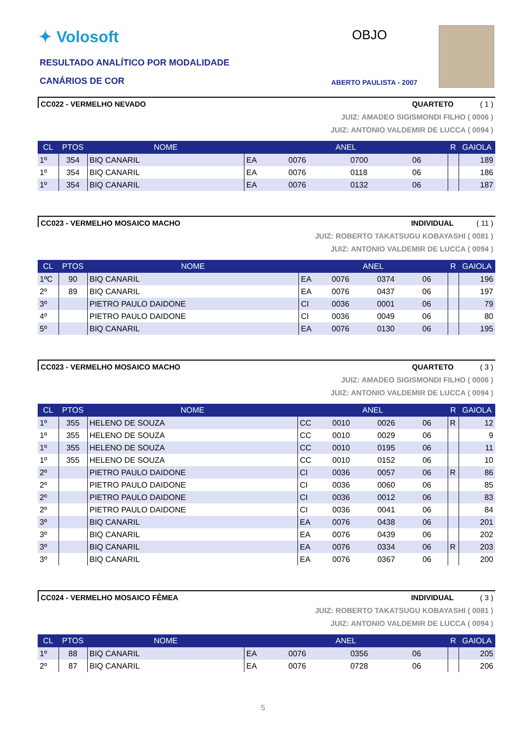✦ Volosoft
RESULTADO ANALÍTICO POR MODALIDADE
CANÁRIOS DE COR
OBJO
ABERTO PAULISTA - 2007
CC022 - VERMELHO NEVADO QUARTETO ( 1 )
JUIZ: AMADEO SIGISMONDI FILHO ( 0006 )
JUIZ: ANTONIO VALDEMIR DE LUCCA ( 0094 )
| CL | PTOS | NOME | ANEL | | | | R | GAIOLA |
| --- | --- | --- | --- | --- | --- | --- | --- | --- |
| 1º | 354 | BIQ CANARIL | EA | 0076 | 0700 | 06 | | 189 |
| 1º | 354 | BIQ CANARIL | EA | 0076 | 0118 | 06 | | 186 |
| 1º | 354 | BIQ CANARIL | EA | 0076 | 0132 | 06 | | 187 |
CC023 - VERMELHO MOSAICO MACHO INDIVIDUAL ( 11 )
JUIZ: ROBERTO TAKATSUGU KOBAYASHI ( 0081 )
JUIZ: ANTONIO VALDEMIR DE LUCCA ( 0094 )
| CL | PTOS | NOME | ANEL | | | | R | GAIOLA |
| --- | --- | --- | --- | --- | --- | --- | --- | --- |
| 1ºC | 90 | BIQ CANARIL | EA | 0076 | 0374 | 06 | | 196 |
| 2º | 89 | BIQ CANARIL | EA | 0076 | 0437 | 06 | | 197 |
| 3º | | PIETRO PAULO DAIDONE | CI | 0036 | 0001 | 06 | | 79 |
| 4º | | PIETRO PAULO DAIDONE | CI | 0036 | 0049 | 06 | | 80 |
| 5º | | BIQ CANARIL | EA | 0076 | 0130 | 06 | | 195 |
CC023 - VERMELHO MOSAICO MACHO QUARTETO ( 3 )
JUIZ: AMADEO SIGISMONDI FILHO ( 0006 )
JUIZ: ANTONIO VALDEMIR DE LUCCA ( 0094 )
| CL | PTOS | NOME | ANEL | | | | R | GAIOLA |
| --- | --- | --- | --- | --- | --- | --- | --- | --- |
| 1º | 355 | HELENO DE SOUZA | CC | 0010 | 0026 | 06 | R | 12 |
| 1º | 355 | HELENO DE SOUZA | CC | 0010 | 0029 | 06 | | 9 |
| 1º | 355 | HELENO DE SOUZA | CC | 0010 | 0195 | 06 | | 11 |
| 1º | 355 | HELENO DE SOUZA | CC | 0010 | 0152 | 06 | | 10 |
| 2º | | PIETRO PAULO DAIDONE | CI | 0036 | 0057 | 06 | R | 86 |
| 2º | | PIETRO PAULO DAIDONE | CI | 0036 | 0060 | 06 | | 85 |
| 2º | | PIETRO PAULO DAIDONE | CI | 0036 | 0012 | 06 | | 83 |
| 2º | | PIETRO PAULO DAIDONE | CI | 0036 | 0041 | 06 | | 84 |
| 3º | | BIQ CANARIL | EA | 0076 | 0438 | 06 | | 201 |
| 3º | | BIQ CANARIL | EA | 0076 | 0439 | 06 | | 202 |
| 3º | | BIQ CANARIL | EA | 0076 | 0334 | 06 | R | 203 |
| 3º | | BIQ CANARIL | EA | 0076 | 0367 | 06 | | 200 |
CC024 - VERMELHO MOSAICO FÊMEA INDIVIDUAL ( 3 )
JUIZ: ROBERTO TAKATSUGU KOBAYASHI ( 0081 )
JUIZ: ANTONIO VALDEMIR DE LUCCA ( 0094 )
| CL | PTOS | NOME | ANEL | | | | R | GAIOLA |
| --- | --- | --- | --- | --- | --- | --- | --- | --- |
| 1º | 88 | BIQ CANARIL | EA | 0076 | 0356 | 06 | | 205 |
| 2º | 87 | BIQ CANARIL | EA | 0076 | 0728 | 06 | | 206 |
5